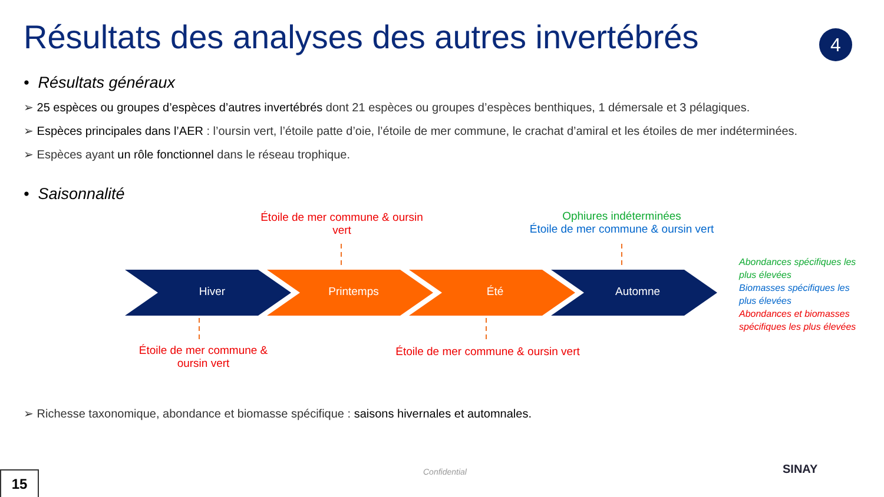Résultats des analyses des autres invertébrés
4
• Résultats généraux
➢ 25 espèces ou groupes d’espèces d’autres invertébrés dont 21 espèces ou groupes d’espèces benthiques, 1 démersale et 3 pélagiques.
➢ Espèces principales dans l’AER : l’oursin vert, l’étoile patte d’oie, l’étoile de mer commune, le crachat d’amiral et les étoiles de mer indéterminées.
➢ Espèces ayant un rôle fonctionnel dans le réseau trophique.
• Saisonnalité
Étoile de mer commune & oursin vert
Ophiures indéterminées
Étoile de mer commune & oursin vert
Hiver Printemps Été Automne
Étoile de mer commune & oursin vert
Étoile de mer commune & oursin vert
Abondances spécifiques les plus élevées
Biomasses spécifiques les plus élevées
Abondances et biomasses spécifiques les plus élevées
➢ Richesse taxonomique, abondance et biomasse spécifique : saisons hivernales et automnales.
Confidential
15
SINAY